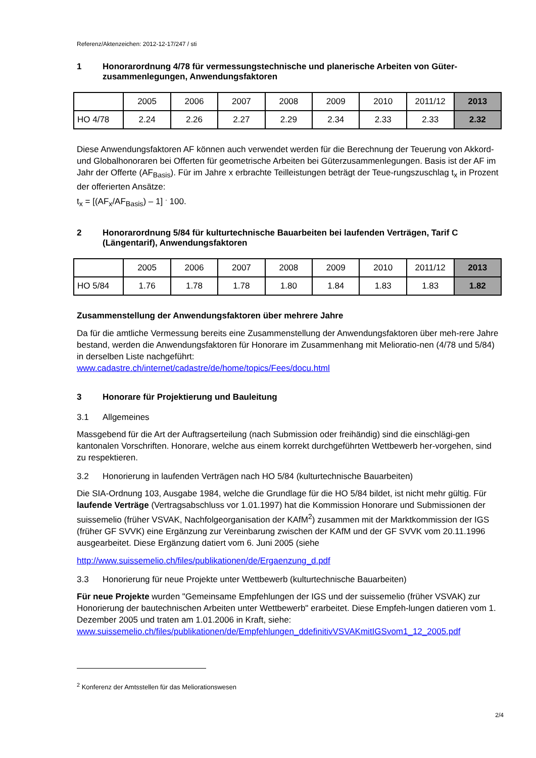Referenz/Aktenzeichen: 2012-12-17/247 / sti
1 Honorarordnung 4/78 für vermessungstechnische und planerische Arbeiten von Güter-zusammenlegungen, Anwendungsfaktoren
| | 2005 | 2006 | 2007 | 2008 | 2009 | 2010 | 2011/12 | 2013 |
| HO 4/78 | 2.24 | 2.26 | 2.27 | 2.29 | 2.34 | 2.33 | 2.33 | 2.32 |
Diese Anwendungsfaktoren AF können auch verwendet werden für die Berechnung der Teuerung von Akkord- und Globalhonoraren bei Offerten für geometrische Arbeiten bei Güterzusammenlegungen. Basis ist der AF im Jahr der Offerte (AF<sub>Basis</sub>). Für im Jahre x erbrachte Teilleistungen beträgt der Teue-rungszuschlag t<sub>x</sub> in Prozent der offerierten Ansätze:
t<sub>x</sub> = [(AF<sub>x</sub>/AF<sub>Basis</sub>) – 1] <sup>.</sup> 100.
2 Honorarordnung 5/84 für kulturtechnische Bauarbeiten bei laufenden Verträgen, Tarif C (Längentarif), Anwendungsfaktoren
| | 2005 | 2006 | 2007 | 2008 | 2009 | 2010 | 2011/12 | 2013 |
| HO 5/84 | 1.76 | 1.78 | 1.78 | 1.80 | 1.84 | 1.83 | 1.83 | 1.82 |
Zusammenstellung der Anwendungsfaktoren über mehrere Jahre
Da für die amtliche Vermessung bereits eine Zusammenstellung der Anwendungsfaktoren über meh-rere Jahre bestand, werden die Anwendungsfaktoren für Honorare im Zusammenhang mit Melioratio-nen (4/78 und 5/84) in derselben Liste nachgeführt:
www.cadastre.ch/internet/cadastre/de/home/topics/Fees/docu.html
3 Honorare für Projektierung und Bauleitung
3.1 Allgemeines
Massgebend für die Art der Auftragserteilung (nach Submission oder freihändig) sind die einschlägi-gen kantonalen Vorschriften. Honorare, welche aus einem korrekt durchgeführten Wettbewerb her-vorgehen, sind zu respektieren.
3.2 Honorierung in laufenden Verträgen nach HO 5/84 (kulturtechnische Bauarbeiten)
Die SIA-Ordnung 103, Ausgabe 1984, welche die Grundlage für die HO 5/84 bildet, ist nicht mehr gültig. Für laufende Verträge (Vertragsabschluss vor 1.01.1997) hat die Kommission Honorare und Submissionen der suissemelio (früher VSVAK, Nachfolgeorganisation der KAfM<sup>2</sup>) zusammen mit der Marktkommission der IGS (früher GF SVVK) eine Ergänzung zur Vereinbarung zwischen der KAfM und der GF SVVK vom 20.11.1996 ausgearbeitet. Diese Ergänzung datiert vom 6. Juni 2005 (siehe
http://www.suissemelio.ch/files/publikationen/de/Ergaenzung_d.pdf
3.3 Honorierung für neue Projekte unter Wettbewerb (kulturtechnische Bauarbeiten)
Für neue Projekte wurden "Gemeinsame Empfehlungen der IGS und der suissemelio (früher VSVAK) zur Honorierung der bautechnischen Arbeiten unter Wettbewerb" erarbeitet. Diese Empfeh-lungen datieren vom 1. Dezember 2005 und traten am 1.01.2006 in Kraft, siehe:
www.suissemelio.ch/files/publikationen/de/Empfehlungen_ddefinitivVSVAKmitIGSvom1_12_2005.pdf
<sup>2</sup> Konferenz der Amtsstellen für das Meliorationswesen
2/4